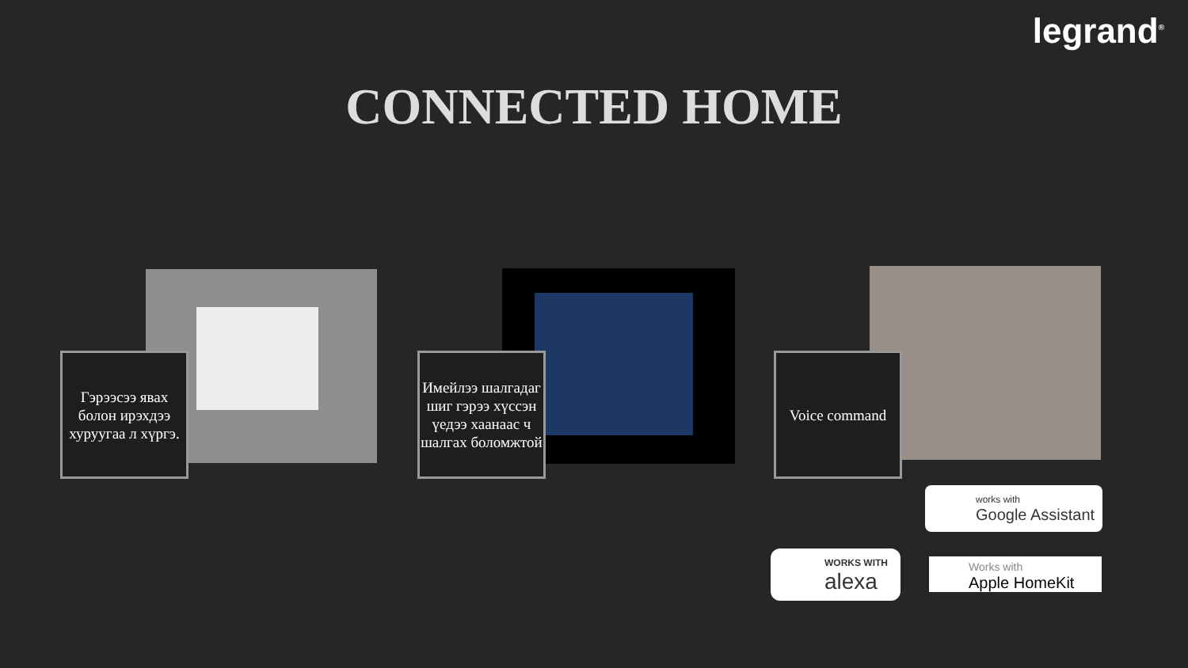legrand<sup>®</sup>
CONNECTED HOME
Гэрээсээ явах болон ирэхдээ хуруугаа л хүргэ.
Имейлээ шалгадаг шиг гэрээ хүссэн үедээ хаанаас ч шалгах боломжтой
Voice command
works with
Google Assistant
WORKS WITH
alexa
Works with
Apple HomeKit